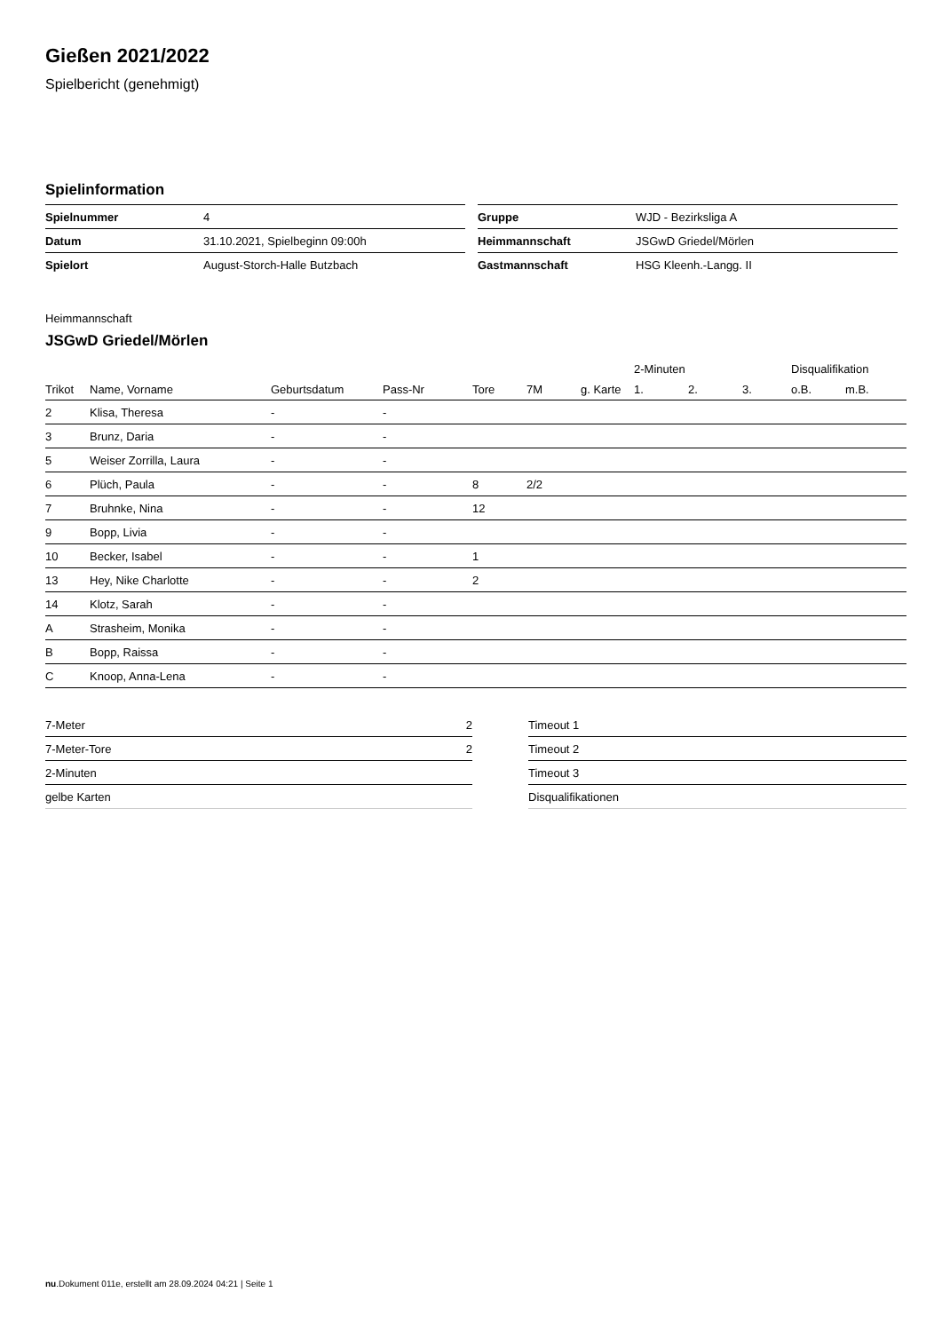Gießen 2021/2022
Spielbericht (genehmigt)
Spielinformation
| Spielnummer | 4 |
| Datum | 31.10.2021, Spielbeginn 09:00h |
| Spielort | August-Storch-Halle Butzbach |
| Gruppe | WJD - Bezirksliga A |
| Heimmannschaft | JSGwD Griedel/Mörlen |
| Gastmannschaft | HSG Kleenh.-Langg. II |
Heimmannschaft
JSGwD Griedel/Mörlen
| | | | | | | | 2-Minuten | | | Disqualifikation | |
| --- | --- | --- | --- | --- | --- | --- | --- | --- | --- | --- | --- |
| Trikot | Name, Vorname | Geburtsdatum | Pass-Nr | Tore | 7M | g. Karte | 1. | 2. | 3. | o.B. | m.B. |
| 2 | Klisa, Theresa | - | - | | | | | | | | |
| 3 | Brunz, Daria | - | - | | | | | | | | |
| 5 | Weiser Zorrilla, Laura | - | - | | | | | | | | |
| 6 | Plüch, Paula | - | - | 8 | 2/2 | | | | | | |
| 7 | Bruhnke, Nina | - | - | 12 | | | | | | | |
| 9 | Bopp, Livia | - | - | | | | | | | | |
| 10 | Becker, Isabel | - | - | 1 | | | | | | | |
| 13 | Hey, Nike Charlotte | - | - | 2 | | | | | | | |
| 14 | Klotz, Sarah | - | - | | | | | | | | |
| A | Strasheim, Monika | - | - | | | | | | | | |
| B | Bopp, Raissa | - | - | | | | | | | | |
| C | Knoop, Anna-Lena | - | - | | | | | | | | |
| 7-Meter | 2 |
| 7-Meter-Tore | 2 |
| 2-Minuten | |
| gelbe Karten | |
| Timeout 1 |
| Timeout 2 |
| Timeout 3 |
| Disqualifikationen |
nu.Dokument 011e, erstellt am 28.09.2024 04:21 | Seite 1